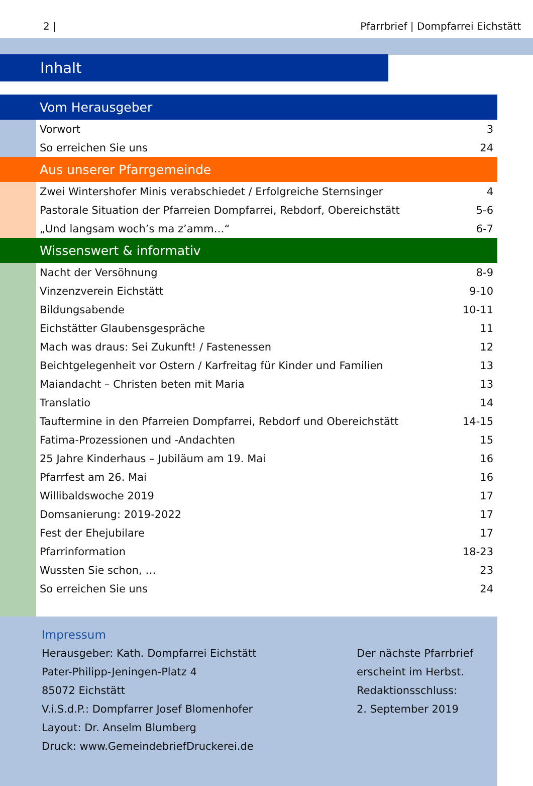2 | Pfarrbrief | Dompfarrei Eichstätt
Inhalt
Vom Herausgeber
| | Vorwort | 3 |
| | So erreichen Sie uns | 24 |
Aus unserer Pfarrgemeinde
| | Zwei Wintershofer Minis verabschiedet / Erfolgreiche Sternsinger | 4 |
| | Pastorale Situation der Pfarreien Dompfarrei, Rebdorf, Obereichstätt | 5-6 |
| | „Und langsam woch’s ma z’amm…“ | 6-7 |
Wissenswert & informativ
| | Nacht der Versöhnung | 8-9 |
| | Vinzenzverein Eichstätt | 9-10 |
| | Bildungsabende | 10-11 |
| | Eichstätter Glaubensgespräche | 11 |
| | Mach was draus: Sei Zukunft! / Fastenessen | 12 |
| | Beichtgelegenheit vor Ostern / Karfreitag für Kinder und Familien | 13 |
| | Maiandacht – Christen beten mit Maria | 13 |
| | Translatio | 14 |
| | Tauftermine in den Pfarreien Dompfarrei, Rebdorf und Obereichstätt | 14-15 |
| | Fatima-Prozessionen und -Andachten | 15 |
| | 25 Jahre Kinderhaus – Jubiläum am 19. Mai | 16 |
| | Pfarrfest am 26. Mai | 16 |
| | Willibaldswoche 2019 | 17 |
| | Domsanierung: 2019-2022 | 17 |
| | Fest der Ehejubilare | 17 |
| | Pfarrinformation | 18-23 |
| | Wussten Sie schon, … | 23 |
| | So erreichen Sie uns | 24 |
Impressum
Herausgeber: Kath. Dompfarrei Eichstätt
Pater-Philipp-Jeningen-Platz 4
85072 Eichstätt
V.i.S.d.P.: Dompfarrer Josef Blomenhofer
Layout: Dr. Anselm Blumberg
Druck: www.GemeindebriefDruckerei.de
Der nächste Pfarrbrief
erscheint im Herbst.
Redaktionsschluss:
2. September 2019